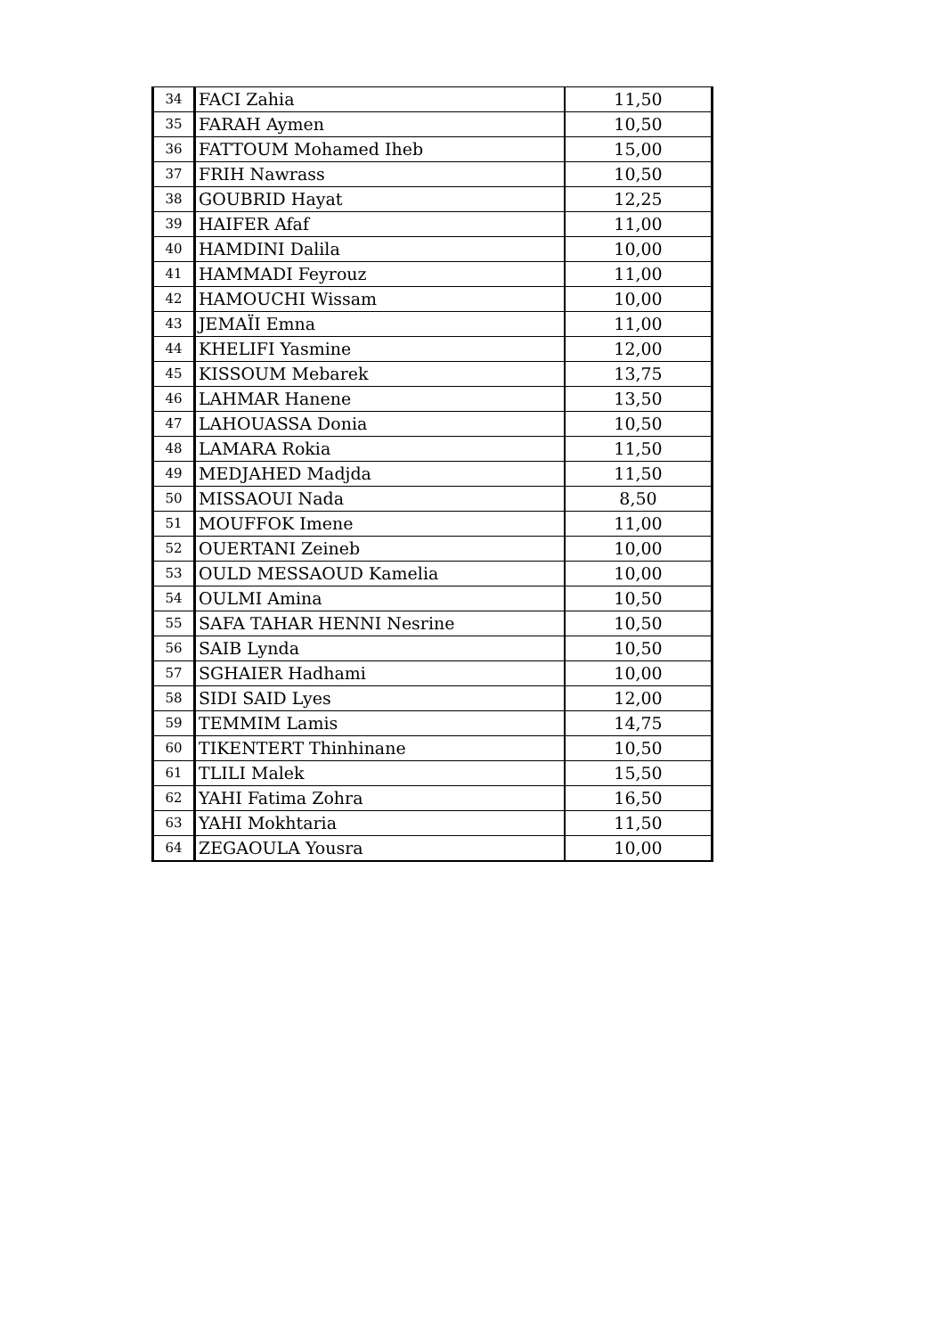| 34 | FACI Zahia | 11,50 |
| 35 | FARAH Aymen | 10,50 |
| 36 | FATTOUM Mohamed Iheb | 15,00 |
| 37 | FRIH Nawrass | 10,50 |
| 38 | GOUBRID Hayat | 12,25 |
| 39 | HAIFER Afaf | 11,00 |
| 40 | HAMDINI Dalila | 10,00 |
| 41 | HAMMADI Feyrouz | 11,00 |
| 42 | HAMOUCHI Wissam | 10,00 |
| 43 | JEMAÏI Emna | 11,00 |
| 44 | KHELIFI Yasmine | 12,00 |
| 45 | KISSOUM Mebarek | 13,75 |
| 46 | LAHMAR Hanene | 13,50 |
| 47 | LAHOUASSA Donia | 10,50 |
| 48 | LAMARA Rokia | 11,50 |
| 49 | MEDJAHED Madjda | 11,50 |
| 50 | MISSAOUI Nada | 8,50 |
| 51 | MOUFFOK Imene | 11,00 |
| 52 | OUERTANI Zeineb | 10,00 |
| 53 | OULD MESSAOUD Kamelia | 10,00 |
| 54 | OULMI Amina | 10,50 |
| 55 | SAFA TAHAR HENNI Nesrine | 10,50 |
| 56 | SAIB Lynda | 10,50 |
| 57 | SGHAIER Hadhami | 10,00 |
| 58 | SIDI SAID Lyes | 12,00 |
| 59 | TEMMIM Lamis | 14,75 |
| 60 | TIKENTERT Thinhinane | 10,50 |
| 61 | TLILI Malek | 15,50 |
| 62 | YAHI Fatima Zohra | 16,50 |
| 63 | YAHI Mokhtaria | 11,50 |
| 64 | ZEGAOULA Yousra | 10,00 |